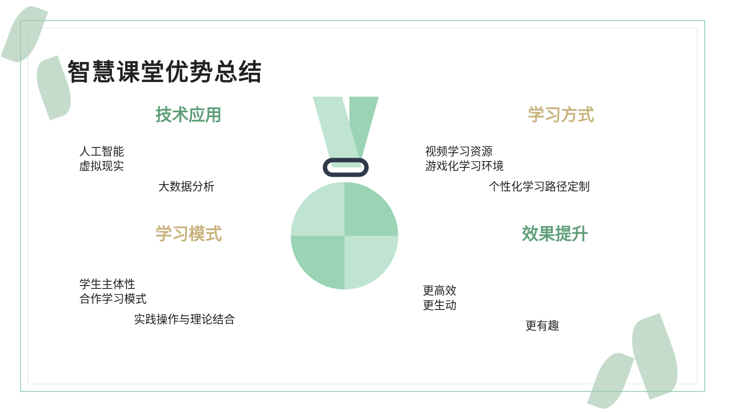智慧课堂优势总结
技术应用
人工智能
虚拟现实
大数据分析
学习模式
学生主体性
合作学习模式
实践操作与理论结合
学习方式
视频学习资源
游戏化学习环境
个性化学习路径定制
效果提升
更高效
更生动
更有趣